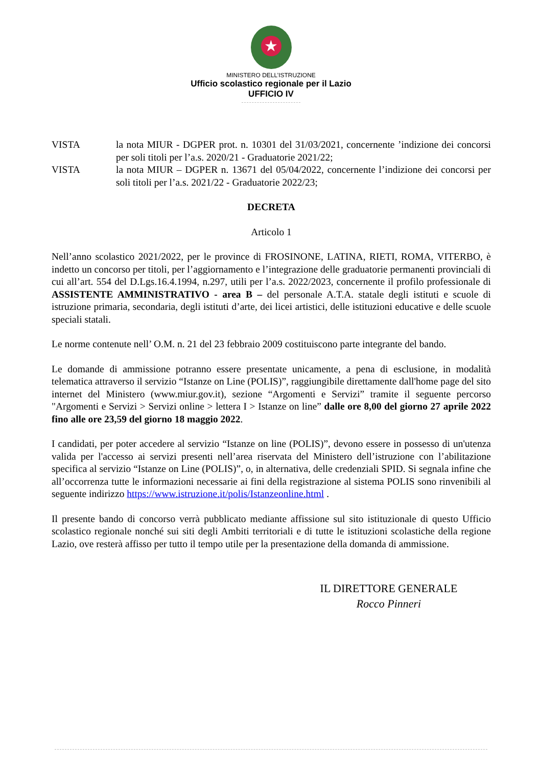★
MINISTERO DELL’ISTRUZIONE
Ufficio scolastico regionale per il Lazio
UFFICIO IV
VISTA la nota MIUR - DGPER prot. n. 10301 del 31/03/2021, concernente ’indizione dei concorsi per soli titoli per l’a.s. 2020/21 - Graduatorie 2021/22;
VISTA la nota MIUR – DGPER n. 13671 del 05/04/2022, concernente l’indizione dei concorsi per soli titoli per l’a.s. 2021/22 - Graduatorie 2022/23;
DECRETA
Articolo 1
Nell’anno scolastico 2021/2022, per le province di FROSINONE, LATINA, RIETI, ROMA, VITERBO, è indetto un concorso per titoli, per l’aggiornamento e l’integrazione delle graduatorie permanenti provinciali di cui all’art. 554 del D.Lgs.16.4.1994, n.297, utili per l’a.s. 2022/2023, concernente il profilo professionale di ASSISTENTE AMMINISTRATIVO - area B – del personale A.T.A. statale degli istituti e scuole di istruzione primaria, secondaria, degli istituti d’arte, dei licei artistici, delle istituzioni educative e delle scuole speciali statali.
Le norme contenute nell’ O.M. n. 21 del 23 febbraio 2009 costituiscono parte integrante del bando.
Le domande di ammissione potranno essere presentate unicamente, a pena di esclusione, in modalità telematica attraverso il servizio “Istanze on Line (POLIS)”, raggiungibile direttamente dall'home page del sito internet del Ministero (www.miur.gov.it), sezione “Argomenti e Servizi” tramite il seguente percorso "Argomenti e Servizi > Servizi online > lettera I > Istanze on line” dalle ore 8,00 del giorno 27 aprile 2022 fino alle ore 23,59 del giorno 18 maggio 2022.
I candidati, per poter accedere al servizio “Istanze on line (POLIS)”, devono essere in possesso di un'utenza valida per l'accesso ai servizi presenti nell’area riservata del Ministero dell’istruzione con l’abilitazione specifica al servizio “Istanze on Line (POLIS)”, o, in alternativa, delle credenziali SPID. Si segnala infine che all’occorrenza tutte le informazioni necessarie ai fini della registrazione al sistema POLIS sono rinvenibili al seguente indirizzo https://www.istruzione.it/polis/Istanzeonline.html .
Il presente bando di concorso verrà pubblicato mediante affissione sul sito istituzionale di questo Ufficio scolastico regionale nonché sui siti degli Ambiti territoriali e di tutte le istituzioni scolastiche della regione Lazio, ove resterà affisso per tutto il tempo utile per la presentazione della domanda di ammissione.
IL DIRETTORE GENERALE
Rocco Pinneri